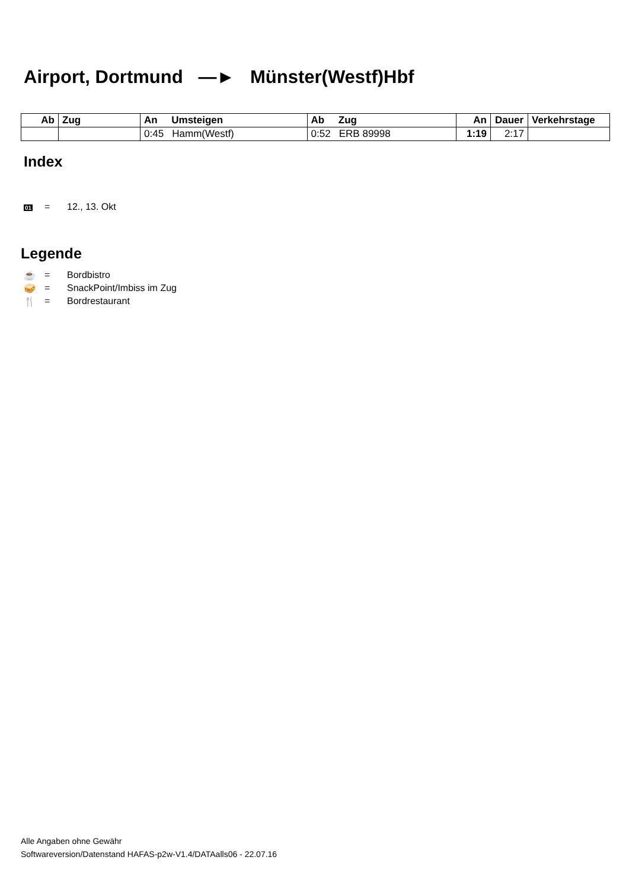Airport, Dortmund ―► Münster(Westf)Hbf
| Ab | Zug | An Umsteigen | Ab Zug | An | Dauer | Verkehrstage |
| --- | --- | --- | --- | --- | --- | --- |
| | | 0:45 Hamm(Westf) | 0:52 ERB 89998 | 1:19 | 2:17 | |
Index
01 = 12., 13. Okt
Legende
☕ = Bordbistro
🥪 = SnackPoint/Imbiss im Zug
🍴 = Bordrestaurant
Alle Angaben ohne Gewähr
Softwareversion/Datenstand HAFAS-p2w-V1.4/DATAalls06 - 22.07.16